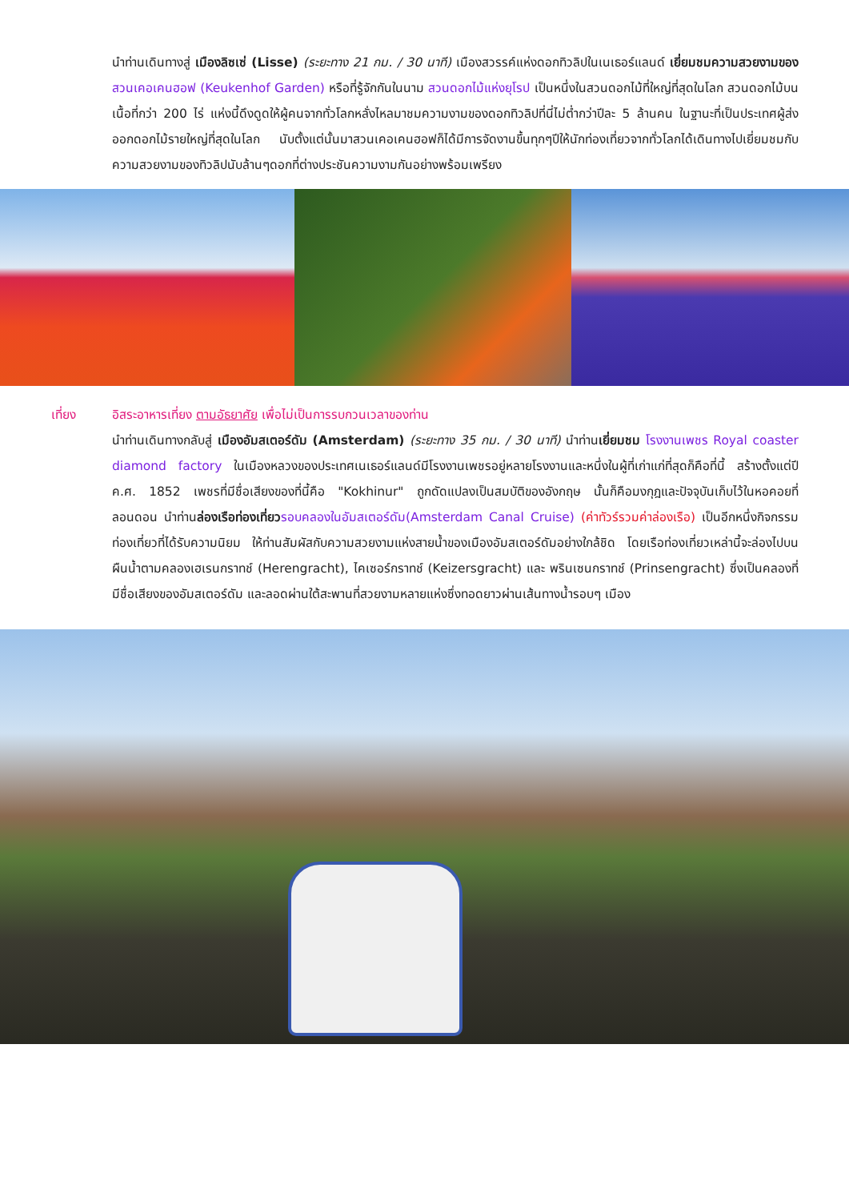นำท่านเดินทางสู่ เมืองลิซเซ่ (Lisse) (ระยะทาง 21 กม. / 30 นาที) เมืองสวรรค์แห่งดอกทิวลิปในเนเธอร์แลนด์ เยี่ยมชมความสวยงามของ สวนเคอเคนฮอฟ (Keukenhof Garden) หรือที่รู้จักกันในนาม สวนดอกไม้แห่งยุโรป เป็นหนึ่งในสวนดอกไม้ที่ใหญ่ที่สุดในโลก สวนดอกไม้บนเนื้อที่กว่า 200 ไร่ แห่งนี้ดึงดูดให้ผู้คนจากทั่วโลกหลั่งไหลมาชมความงามของดอกทิวลิปที่นี่ไม่ต่ำกว่าปีละ 5 ล้านคน ในฐานะที่เป็นประเทศผู้ส่งออกดอกไม้รายใหญ่ที่สุดในโลก นับตั้งแต่นั้นมาสวนเคอเคนฮอฟก็ได้มีการจัดงานขึ้นทุกๆปีให้นักท่องเที่ยวจากทั่วโลกได้เดินทางไปเยี่ยมชมกับความสวยงามของทิวลิปนับล้านๆดอกที่ต่างประชันความงามกันอย่างพร้อมเพรียง
เที่ยง อิสระอาหารเที่ยง ตามอัธยาศัย เพื่อไม่เป็นการรบกวนเวลาของท่าน
นำท่านเดินทางกลับสู่ เมืองอัมสเตอร์ดัม (Amsterdam) (ระยะทาง 35 กม. / 30 นาที) นำท่านเยี่ยมชม โรงงานเพชร Royal coaster diamond factory ในเมืองหลวงของประเทศเนเธอร์แลนด์มีโรงงานเพชรอยู่หลายโรงงานและหนึ่งในผู้ที่เก่าแก่ที่สุดก็คือที่นี้ สร้างตั้งแต่ปี ค.ศ. 1852 เพชรที่มีชื่อเสียงของที่นี้คือ "Kokhinur" ถูกดัดแปลงเป็นสมบัติของอังกฤษ นั้นก็คือมงกุฎและปัจจุบันเก็บไว้ในหอคอยที่ลอนดอน นำท่านล่องเรือท่องเที่ยว รอบคลองในอัมสเตอร์ดัม(Amsterdam Canal Cruise) (ค่าทัวร์รวมค่าล่องเรือ) เป็นอีกหนึ่งกิจกรรมท่องเที่ยวที่ได้รับความนิยม ให้ท่านสัมผัสกับความสวยงามแห่งสายน้ำของเมืองอัมสเตอร์ดัมอย่างใกล้ชิด โดยเรือท่องเที่ยวเหล่านี้จะล่องไปบนผืนน้ำตามคลองเฮเรนกราทช์ (Herengracht), ไคเซอร์กราทช์ (Keizersgracht) และ พรินเซนกราทช์ (Prinsengracht) ซึ่งเป็นคลองที่มีชื่อเสียงของอัมสเตอร์ดัม และลอดผ่านใต้สะพานที่สวยงามหลายแห่งซึ่งทอดยาวผ่านเส้นทางน้ำรอบๆ เมือง